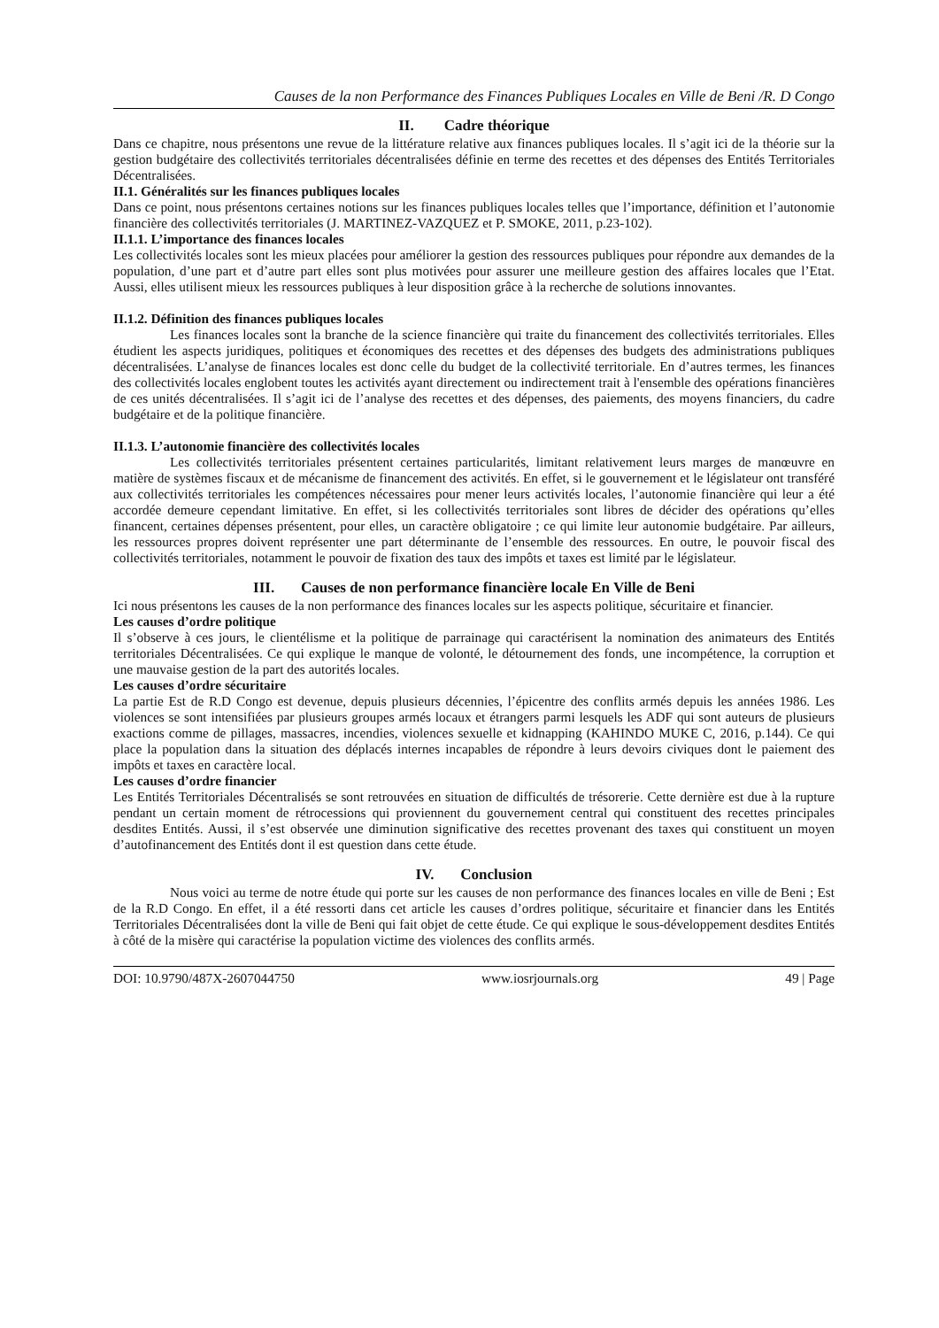Causes de la non Performance des Finances Publiques Locales en Ville de Beni /R. D Congo
II. Cadre théorique
Dans ce chapitre, nous présentons une revue de la littérature relative aux finances publiques locales. Il s’agit ici de la théorie sur la gestion budgétaire des collectivités territoriales décentralisées définie en terme des recettes et des dépenses des Entités Territoriales Décentralisées.
II.1. Généralités sur les finances publiques locales
Dans ce point, nous présentons certaines notions sur les finances publiques locales telles que l’importance, définition et l’autonomie financière des collectivités territoriales (J. MARTINEZ-VAZQUEZ et P. SMOKE, 2011, p.23-102).
II.1.1. L’importance des finances locales
Les collectivités locales sont les mieux placées pour améliorer la gestion des ressources publiques pour répondre aux demandes de la population, d’une part et d’autre part elles sont plus motivées pour assurer une meilleure gestion des affaires locales que l’Etat. Aussi, elles utilisent mieux les ressources publiques à leur disposition grâce à la recherche de solutions innovantes.
II.1.2. Définition des finances publiques locales
Les finances locales sont la branche de la science financière qui traite du financement des collectivités territoriales. Elles étudient les aspects juridiques, politiques et économiques des recettes et des dépenses des budgets des administrations publiques décentralisées. L’analyse de finances locales est donc celle du budget de la collectivité territoriale. En d’autres termes, les finances des collectivités locales englobent toutes les activités ayant directement ou indirectement trait à l'ensemble des opérations financières de ces unités décentralisées. Il s’agit ici de l’analyse des recettes et des dépenses, des paiements, des moyens financiers, du cadre budgétaire et de la politique financière.
II.1.3. L’autonomie financière des collectivités locales
Les collectivités territoriales présentent certaines particularités, limitant relativement leurs marges de manœuvre en matière de systèmes fiscaux et de mécanisme de financement des activités. En effet, si le gouvernement et le législateur ont transféré aux collectivités territoriales les compétences nécessaires pour mener leurs activités locales, l’autonomie financière qui leur a été accordée demeure cependant limitative. En effet, si les collectivités territoriales sont libres de décider des opérations qu’elles financent, certaines dépenses présentent, pour elles, un caractère obligatoire ; ce qui limite leur autonomie budgétaire. Par ailleurs, les ressources propres doivent représenter une part déterminante de l’ensemble des ressources. En outre, le pouvoir fiscal des collectivités territoriales, notamment le pouvoir de fixation des taux des impôts et taxes est limité par le législateur.
III. Causes de non performance financière locale En Ville de Beni
Ici nous présentons les causes de la non performance des finances locales sur les aspects politique, sécuritaire et financier.
Les causes d’ordre politique
Il s’observe à ces jours, le clientélisme et la politique de parrainage qui caractérisent la nomination des animateurs des Entités territoriales Décentralisées. Ce qui explique le manque de volonté, le détournement des fonds, une incompétence, la corruption et une mauvaise gestion de la part des autorités locales.
Les causes d’ordre sécuritaire
La partie Est de R.D Congo est devenue, depuis plusieurs décennies, l’épicentre des conflits armés depuis les années 1986. Les violences se sont intensifiées par plusieurs groupes armés locaux et étrangers parmi lesquels les ADF qui sont auteurs de plusieurs exactions comme de pillages, massacres, incendies, violences sexuelle et kidnapping (KAHINDO MUKE C, 2016, p.144). Ce qui place la population dans la situation des déplacés internes incapables de répondre à leurs devoirs civiques dont le paiement des impôts et taxes en caractère local.
Les causes d’ordre financier
Les Entités Territoriales Décentralisés se sont retrouvées en situation de difficultés de trésorerie. Cette dernière est due à la rupture pendant un certain moment de rétrocessions qui proviennent du gouvernement central qui constituent des recettes principales desdites Entités. Aussi, il s’est observée une diminution significative des recettes provenant des taxes qui constituent un moyen d’autofinancement des Entités dont il est question dans cette étude.
IV. Conclusion
Nous voici au terme de notre étude qui porte sur les causes de non performance des finances locales en ville de Beni ; Est de la R.D Congo. En effet, il a été ressorti dans cet article les causes d’ordres politique, sécuritaire et financier dans les Entités Territoriales Décentralisées dont la ville de Beni qui fait objet de cette étude. Ce qui explique le sous-développement desdites Entités à côté de la misère qui caractérise la population victime des violences des conflits armés.
DOI: 10.9790/487X-2607044750 www.iosrjournals.org 49 | Page